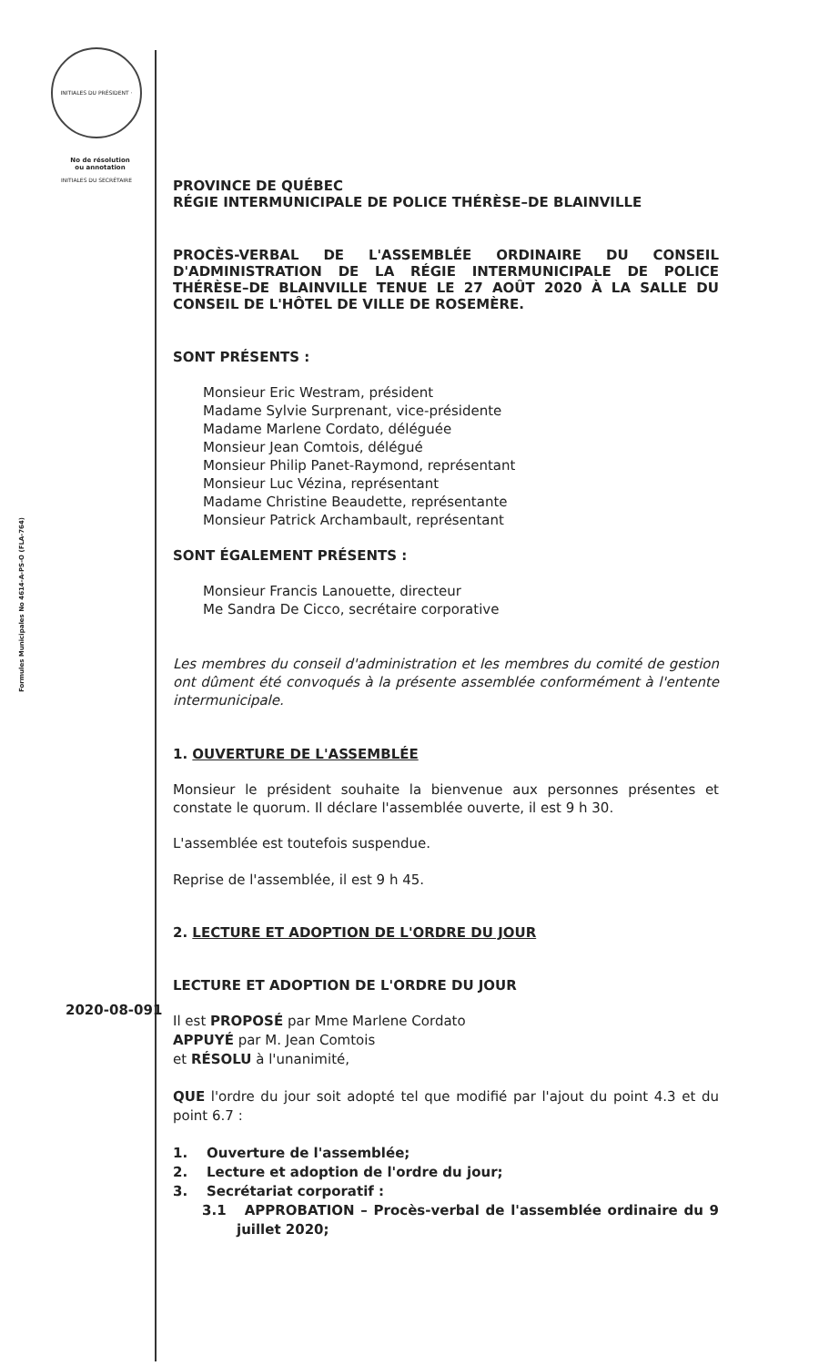INITIALES DU PRÉSIDENT · INITIALES DU SECRÉTAIRE
No de résolution
ou annotation
Formules Municipales No 4614-A-PS-O (FLA-764)
2020-08-091
PROVINCE DE QUÉBEC
RÉGIE INTERMUNICIPALE DE POLICE THÉRÈSE–DE BLAINVILLE
PROCÈS-VERBAL DE L'ASSEMBLÉE ORDINAIRE DU CONSEIL D'ADMINISTRATION DE LA RÉGIE INTERMUNICIPALE DE POLICE THÉRÈSE–DE BLAINVILLE TENUE LE 27 AOÛT 2020 À LA SALLE DU CONSEIL DE L'HÔTEL DE VILLE DE ROSEMÈRE.
SONT PRÉSENTS :
Monsieur Eric Westram, président
Madame Sylvie Surprenant, vice-présidente
Madame Marlene Cordato, déléguée
Monsieur Jean Comtois, délégué
Monsieur Philip Panet-Raymond, représentant
Monsieur Luc Vézina, représentant
Madame Christine Beaudette, représentante
Monsieur Patrick Archambault, représentant
SONT ÉGALEMENT PRÉSENTS :
Monsieur Francis Lanouette, directeur
Me Sandra De Cicco, secrétaire corporative
Les membres du conseil d'administration et les membres du comité de gestion ont dûment été convoqués à la présente assemblée conformément à l'entente intermunicipale.
1. OUVERTURE DE L'ASSEMBLÉE
Monsieur le président souhaite la bienvenue aux personnes présentes et constate le quorum. Il déclare l'assemblée ouverte, il est 9 h 30.
L'assemblée est toutefois suspendue.
Reprise de l'assemblée, il est 9 h 45.
2. LECTURE ET ADOPTION DE L'ORDRE DU JOUR
LECTURE ET ADOPTION DE L'ORDRE DU JOUR
Il est PROPOSÉ par Mme Marlene Cordato
APPUYÉ par M. Jean Comtois
et RÉSOLU à l'unanimité,
QUE l'ordre du jour soit adopté tel que modifié par l'ajout du point 4.3 et du point 6.7 :
1. Ouverture de l'assemblée;
2. Lecture et adoption de l'ordre du jour;
3. Secrétariat corporatif :
3.1 APPROBATION – Procès-verbal de l'assemblée ordinaire du 9 juillet 2020;